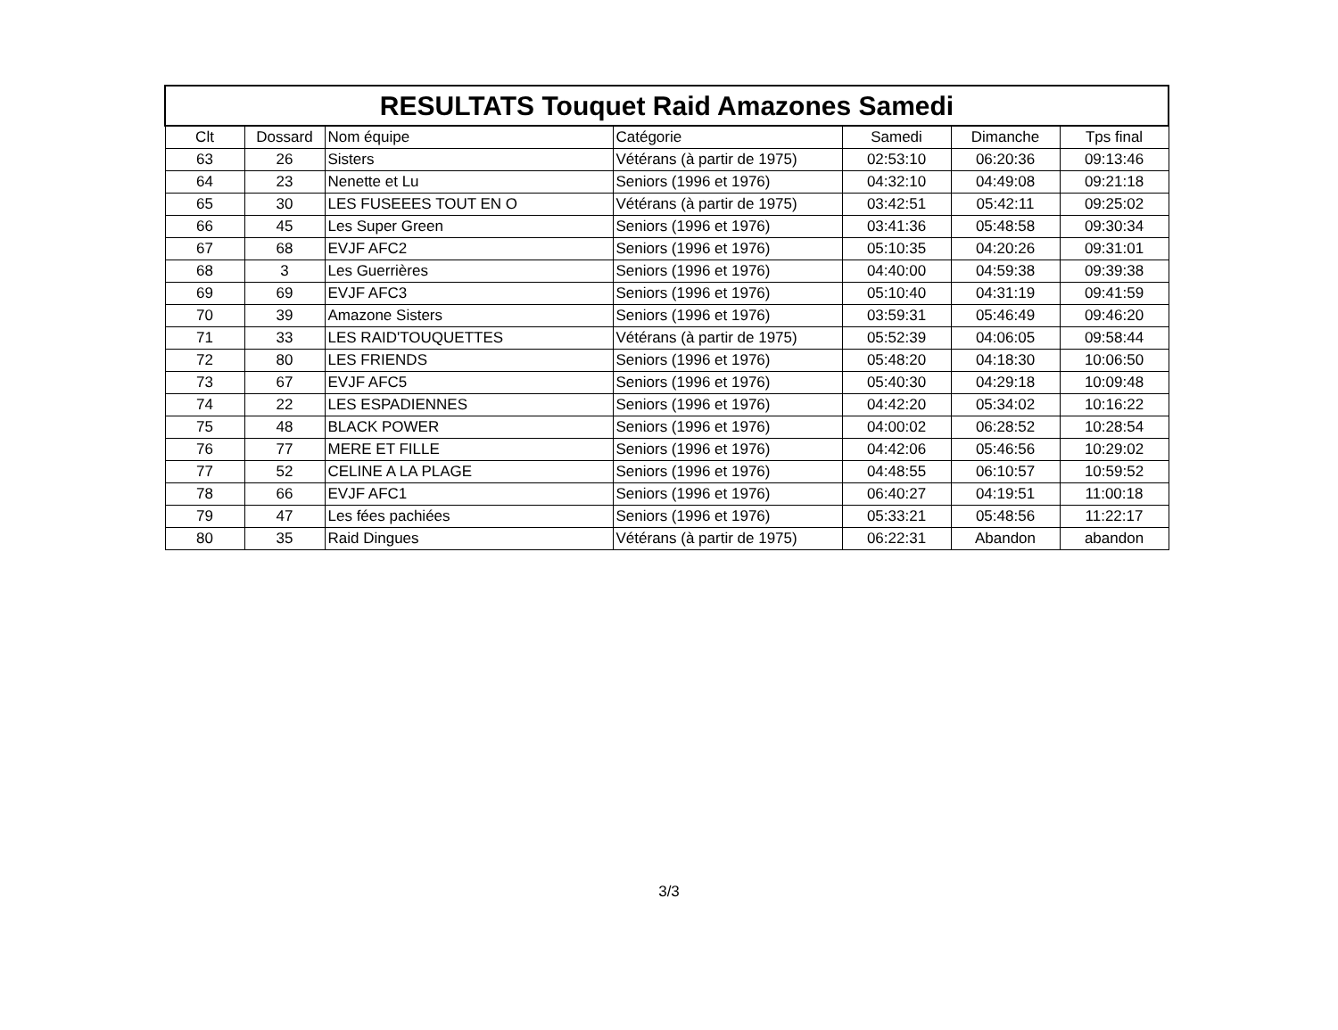| RESULTATS Touquet Raid Amazones Samedi | | | | | | |
| --- | --- | --- | --- | --- | --- | --- |
| Clt | Dossard | Nom équipe | Catégorie | Samedi | Dimanche | Tps final |
| 63 | 26 | Sisters | Vétérans (à partir de 1975) | 02:53:10 | 06:20:36 | 09:13:46 |
| 64 | 23 | Nenette et Lu | Seniors (1996 et 1976) | 04:32:10 | 04:49:08 | 09:21:18 |
| 65 | 30 | LES FUSEEES TOUT EN O | Vétérans (à partir de 1975) | 03:42:51 | 05:42:11 | 09:25:02 |
| 66 | 45 | Les Super Green | Seniors (1996 et 1976) | 03:41:36 | 05:48:58 | 09:30:34 |
| 67 | 68 | EVJF AFC2 | Seniors (1996 et 1976) | 05:10:35 | 04:20:26 | 09:31:01 |
| 68 | 3 | Les Guerrières | Seniors (1996 et 1976) | 04:40:00 | 04:59:38 | 09:39:38 |
| 69 | 69 | EVJF AFC3 | Seniors (1996 et 1976) | 05:10:40 | 04:31:19 | 09:41:59 |
| 70 | 39 | Amazone Sisters | Seniors (1996 et 1976) | 03:59:31 | 05:46:49 | 09:46:20 |
| 71 | 33 | LES RAID'TOUQUETTES | Vétérans (à partir de 1975) | 05:52:39 | 04:06:05 | 09:58:44 |
| 72 | 80 | LES FRIENDS | Seniors (1996 et 1976) | 05:48:20 | 04:18:30 | 10:06:50 |
| 73 | 67 | EVJF AFC5 | Seniors (1996 et 1976) | 05:40:30 | 04:29:18 | 10:09:48 |
| 74 | 22 | LES ESPADIENNES | Seniors (1996 et 1976) | 04:42:20 | 05:34:02 | 10:16:22 |
| 75 | 48 | BLACK POWER | Seniors (1996 et 1976) | 04:00:02 | 06:28:52 | 10:28:54 |
| 76 | 77 | MERE ET FILLE | Seniors (1996 et 1976) | 04:42:06 | 05:46:56 | 10:29:02 |
| 77 | 52 | CELINE A LA PLAGE | Seniors (1996 et 1976) | 04:48:55 | 06:10:57 | 10:59:52 |
| 78 | 66 | EVJF AFC1 | Seniors (1996 et 1976) | 06:40:27 | 04:19:51 | 11:00:18 |
| 79 | 47 | Les fées pachiées | Seniors (1996 et 1976) | 05:33:21 | 05:48:56 | 11:22:17 |
| 80 | 35 | Raid Dingues | Vétérans (à partir de 1975) | 06:22:31 | Abandon | abandon |
3/3